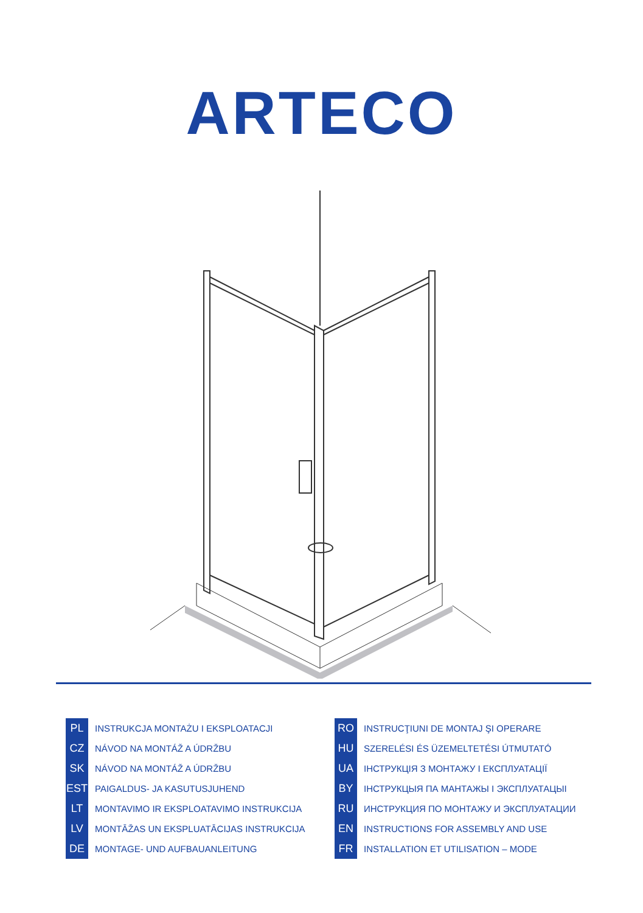ARTECO
PL INSTRUKCJA MONTAŻU I EKSPLOATACJI
CZ NÁVOD NA MONTÁŽ A ÚDRŽBU
SK NÁVOD NA MONTÁŽ A ÚDRŽBU
EST PAIGALDUS- JA KASUTUSJUHEND
LT MONTAVIMO IR EKSPLOATAVIMO INSTRUKCIJA
LV MONTĀŽAS UN EKSPLUATĀCIJAS INSTRUKCIJA
DE MONTAGE- UND AUFBAUANLEITUNG
RO INSTRUCŢIUNI DE MONTAJ ŞI OPERARE
HU SZERELÉSI ÉS ÜZEMELTETÉSI ÚTMUTATÓ
UA ІНСТРУКЦІЯ З МОНТАЖУ І ЕКСПЛУАТАЦІЇ
BY ІНСТРУКЦЫЯ ПА МАНТАЖЫ І ЭКСПЛУАТАЦЫІ
RU ИНСТРУКЦИЯ ПО МОНТАЖУ И ЭКСПЛУАТАЦИИ
EN INSTRUCTIONS FOR ASSEMBLY AND USE
FR INSTALLATION ET UTILISATION – MODE